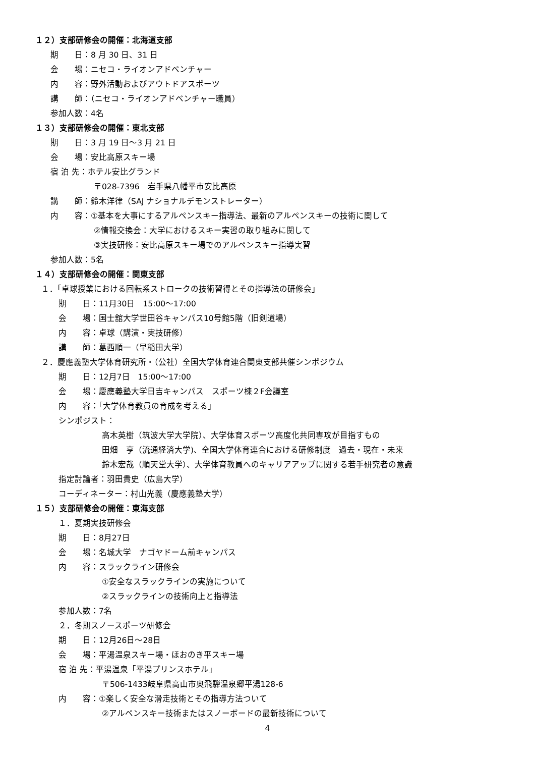１２）支部研修会の開催：北海道支部
期　　日：8 月 30 日、31 日
会　　場：ニセコ・ライオンアドベンチャー
内　　容：野外活動およびアウトドアスポーツ
講　　師：（ニセコ・ライオンアドベンチャー職員）
参加人数：4名
１３）支部研修会の開催：東北支部
期　　日：3 月 19 日～3 月 21 日
会　　場：安比高原スキー場
宿 泊 先：ホテル安比グランド
〒028-7396　岩手県八幡平市安比高原
講　　師：鈴木洋律（SAJ ナショナルデモンストレーター）
内　　容：①基本を大事にするアルペンスキー指導法、最新のアルペンスキーの技術に関して
②情報交換会：大学におけるスキー実習の取り組みに関して
③実技研修：安比高原スキー場でのアルペンスキー指導実習
参加人数：5名
１４）支部研修会の開催：関東支部
１．「卓球授業における回転系ストロークの技術習得とその指導法の研修会」
期　　日：11月30日　15:00～17:00
会　　場：国士舘大学世田谷キャンパス10号館5階（旧剣道場）
内　　容：卓球（講演・実技研修）
講　　師：葛西順一（早稲田大学）
２．慶應義塾大学体育研究所・（公社）全国大学体育連合関東支部共催シンポジウム
期　　日：12月7日　15:00～17:00
会　　場：慶應義塾大学日吉キャンパス　スポーツ棟２F会議室
内　　容：「大学体育教員の育成を考える」
シンポジスト：
高木英樹（筑波大学大学院）、大学体育スポーツ高度化共同専攻が目指すもの
田畑　亨（流通経済大学)、全国大学体育連合における研修制度　過去・現在・未来
鈴木宏哉（順天堂大学）、大学体育教員へのキャリアアップに関する若手研究者の意識
指定討論者：羽田貴史（広島大学）
コーディネーター：村山光義（慶應義塾大学）
１５）支部研修会の開催：東海支部
１．夏期実技研修会
期　　日：8月27日
会　　場：名城大学　ナゴヤドーム前キャンパス
内　　容：スラックライン研修会
①安全なスラックラインの実施について
②スラックラインの技術向上と指導法
参加人数：7名
２．冬期スノースポーツ研修会
期　　日：12月26日～28日
会　　場：平湯温泉スキー場・ほおのき平スキー場
宿 泊 先：平湯温泉「平湯プリンスホテル」
〒506-1433岐阜県高山市奥飛騨温泉郷平湯128-6
内　　容：①楽しく安全な滑走技術とその指導方法ついて
②アルペンスキー技術またはスノーボードの最新技術について
4